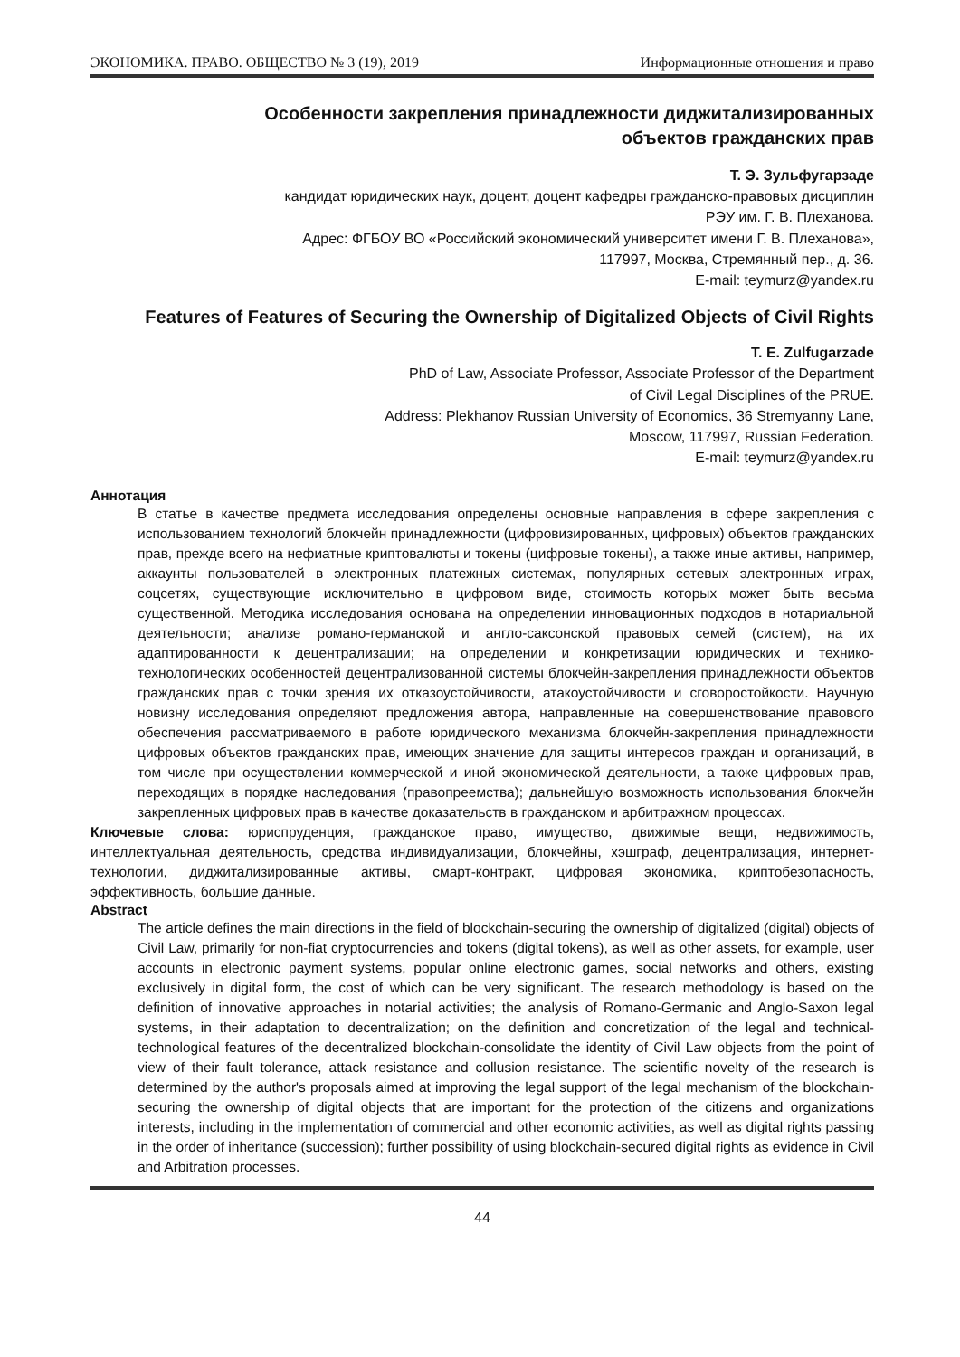ЭКОНОМИКА. ПРАВО. ОБЩЕСТВО № 3 (19), 2019 Информационные отношения и право
Особенности закрепления принадлежности диджитализированных
объектов гражданских прав
Т. Э. Зульфугарзаде
кандидат юридических наук, доцент, доцент кафедры гражданско-правовых дисциплин
РЭУ им. Г. В. Плеханова.
Адрес: ФГБОУ ВО «Российский экономический университет имени Г. В. Плеханова»,
117997, Москва, Стремянный пер., д. 36.
E-mail: teymurz@yandex.ru
Features of Features of Securing the Ownership of Digitalized Objects of Civil Rights
T. E. Zulfugarzade
PhD of Law, Associate Professor, Associate Professor of the Department
of Civil Legal Disciplines of the PRUE.
Address: Plekhanov Russian University of Economics, 36 Stremyanny Lane,
Moscow, 117997, Russian Federation.
E-mail: teymurz@yandex.ru
Аннотация
В статье в качестве предмета исследования определены основные направления в сфере закрепления с использованием технологий блокчейн принадлежности (цифровизированных, цифровых) объектов гражданских прав, прежде всего на нефиатные криптовалюты и токены (цифровые токены), а также иные активы, например, аккаунты пользователей в электронных платежных системах, популярных сетевых электронных играх, соцсетях, существующие исключительно в цифровом виде, стоимость которых может быть весьма существенной. Методика исследования основана на определении инновационных подходов в нотариальной деятельности; анализе романо-германской и англо-саксонской правовых семей (систем), на их адаптированности к децентрализации; на определении и конкретизации юридических и технико-технологических особенностей децентрализованной системы блокчейн-закрепления принадлежности объектов гражданских прав с точки зрения их отказоустойчивости, атакоустойчивости и сговоростойкости. Научную новизну исследования определяют предложения автора, направленные на совершенствование правового обеспечения рассматриваемого в работе юридического механизма блокчейн-закрепления принадлежности цифровых объектов гражданских прав, имеющих значение для защиты интересов граждан и организаций, в том числе при осуществлении коммерческой и иной экономической деятельности, а также цифровых прав, переходящих в порядке наследования (правопреемства); дальнейшую возможность использования блокчейн закрепленных цифровых прав в качестве доказательств в гражданском и арбитражном процессах.
Ключевые слова: юриспруденция, гражданское право, имущество, движимые вещи, недвижимость, интеллектуальная деятельность, средства индивидуализации, блокчейны, хэшграф, децентрализация, интернет-технологии, диджитализированные активы, смарт-контракт, цифровая экономика, криптобезопасность, эффективность, большие данные.
Abstract
The article defines the main directions in the field of blockchain-securing the ownership of digitalized (digital) objects of Civil Law, primarily for non-fiat cryptocurrencies and tokens (digital tokens), as well as other assets, for example, user accounts in electronic payment systems, popular online electronic games, social networks and others, existing exclusively in digital form, the cost of which can be very significant. The research methodology is based on the definition of innovative approaches in notarial activities; the analysis of Romano-Germanic and Anglo-Saxon legal systems, in their adaptation to decentralization; on the definition and concretization of the legal and technical-technological features of the decentralized blockchain-consolidate the identity of Civil Law objects from the point of view of their fault tolerance, attack resistance and collusion resistance. The scientific novelty of the research is determined by the author's proposals aimed at improving the legal support of the legal mechanism of the blockchain-securing the ownership of digital objects that are important for the protection of the citizens and organizations interests, including in the implementation of commercial and other economic activities, as well as digital rights passing in the order of inheritance (succession); further possibility of using blockchain-secured digital rights as evidence in Civil and Arbitration processes.
44